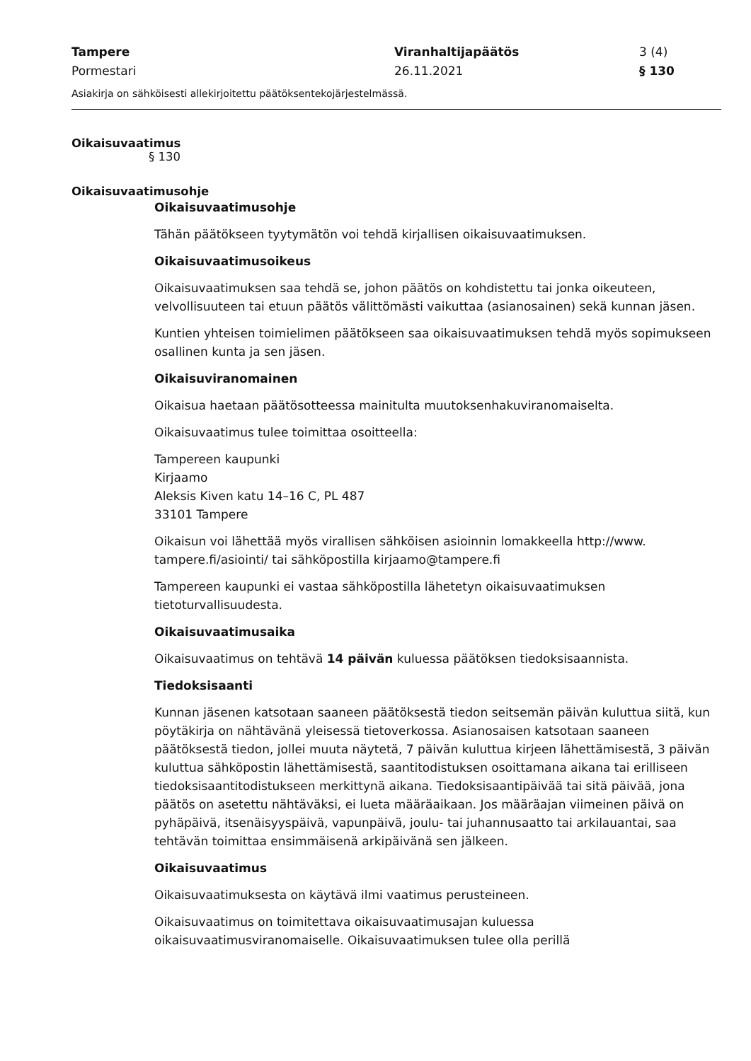Tampere
Pormestari
Viranhaltijapäätös
26.11.2021
3 (4)
§ 130
Asiakirja on sähköisesti allekirjoitettu päätöksentekojärjestelmässä.
Oikaisuvaatimus
§ 130
Oikaisuvaatimusohje
Oikaisuvaatimusohje
Tähän päätökseen tyytymätön voi tehdä kirjallisen oikaisuvaatimuksen.
Oikaisuvaatimusoikeus
Oikaisuvaatimuksen saa tehdä se, johon päätös on kohdistettu tai jonka oikeuteen, velvollisuuteen tai etuun päätös välittömästi vaikuttaa (asianosainen) sekä kunnan jäsen.
Kuntien yhteisen toimielimen päätökseen saa oikaisuvaatimuksen tehdä myös sopimukseen osallinen kunta ja sen jäsen.
Oikaisuviranomainen
Oikaisua haetaan päätösotteessa mainitulta muutoksenhakuviranomaiselta.
Oikaisuvaatimus tulee toimittaa osoitteella:
Tampereen kaupunki
Kirjaamo
Aleksis Kiven katu 14–16 C, PL 487
33101 Tampere
Oikaisun voi lähettää myös virallisen sähköisen asioinnin lomakkeella http://www. tampere.fi/asiointi/ tai sähköpostilla kirjaamo@tampere.fi
Tampereen kaupunki ei vastaa sähköpostilla lähetetyn oikaisuvaatimuksen tietoturvallisuudesta.
Oikaisuvaatimusaika
Oikaisuvaatimus on tehtävä 14 päivän kuluessa päätöksen tiedoksisaannista.
Tiedoksisaanti
Kunnan jäsenen katsotaan saaneen päätöksestä tiedon seitsemän päivän kuluttua siitä, kun pöytäkirja on nähtävänä yleisessä tietoverkossa. Asianosaisen katsotaan saaneen päätöksestä tiedon, jollei muuta näytetä, 7 päivän kuluttua kirjeen lähettämisestä, 3 päivän kuluttua sähköpostin lähettämisestä, saantitodistuksen osoittamana aikana tai erilliseen tiedoksisaantitodistukseen merkittynä aikana. Tiedoksisaantipäivää tai sitä päivää, jona päätös on asetettu nähtäväksi, ei lueta määräaikaan. Jos määräajan viimeinen päivä on pyhäpäivä, itsenäisyyspäivä, vapunpäivä, joulu- tai juhannusaatto tai arkilauantai, saa tehtävän toimittaa ensimmäisenä arkipäivänä sen jälkeen.
Oikaisuvaatimus
Oikaisuvaatimuksesta on käytävä ilmi vaatimus perusteineen.
Oikaisuvaatimus on toimitettava oikaisuvaatimusajan kuluessa oikaisuvaatimusviranomaiselle. Oikaisuvaatimuksen tulee olla perillä